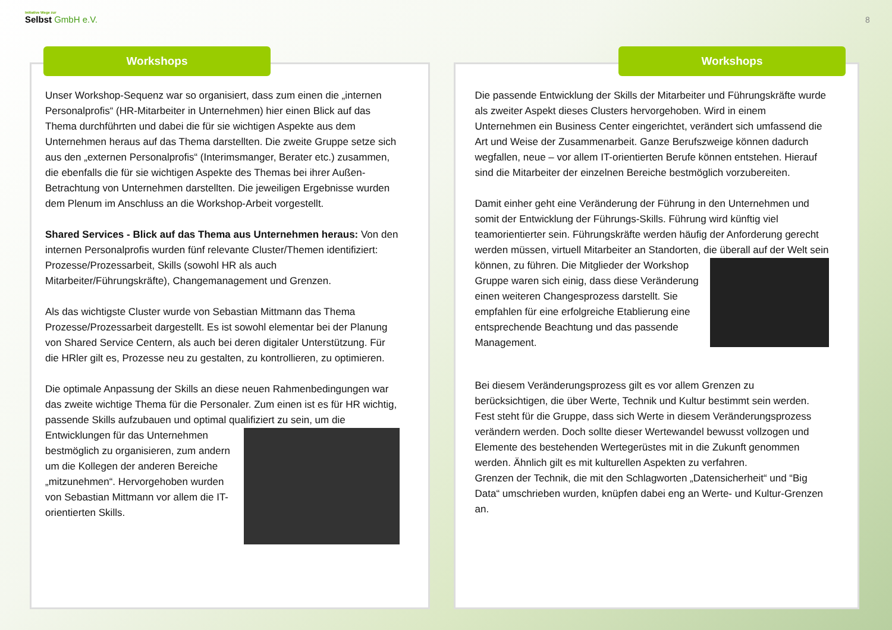Initiative Wege zur
Selbst GmbH e.V.
8
Workshops
Unser Workshop-Sequenz war so organisiert, dass zum einen die „internen Personalprofis“ (HR-Mitarbeiter in Unternehmen) hier einen Blick auf das Thema durchführten und dabei die für sie wichtigen Aspekte aus dem Unternehmen heraus auf das Thema darstellten. Die zweite Gruppe setze sich aus den „externen Personalprofis“ (Interimsmanger, Berater etc.) zusammen, die ebenfalls die für sie wichtigen Aspekte des Themas bei ihrer Außen-Betrachtung von Unternehmen darstellten. Die jeweiligen Ergebnisse wurden dem Plenum im Anschluss an die Workshop-Arbeit vorgestellt.
Shared Services - Blick auf das Thema aus Unternehmen heraus: Von den internen Personalprofis wurden fünf relevante Cluster/Themen identifiziert: Prozesse/Prozessarbeit, Skills (sowohl HR als auch Mitarbeiter/Führungskräfte), Changemanagement und Grenzen.
Als das wichtigste Cluster wurde von Sebastian Mittmann das Thema Prozesse/Prozessarbeit dargestellt. Es ist sowohl elementar bei der Planung von Shared Service Centern, als auch bei deren digitaler Unterstützung. Für die HRler gilt es, Prozesse neu zu gestalten, zu kontrollieren, zu optimieren.
Die optimale Anpassung der Skills an diese neuen Rahmenbedingungen war das zweite wichtige Thema für die Personaler. Zum einen ist es für HR wichtig, passende Skills aufzubauen und optimal qualifiziert zu sein, um die Entwicklungen für das Unternehmen bestmöglich zu organisieren, zum andern um die Kollegen der anderen Bereiche „mitzunehmen“. Hervorgehoben wurden von Sebastian Mittmann vor allem die IT-orientierten Skills.
Workshops
Die passende Entwicklung der Skills der Mitarbeiter und Führungskräfte wurde als zweiter Aspekt dieses Clusters hervorgehoben. Wird in einem Unternehmen ein Business Center eingerichtet, verändert sich umfassend die Art und Weise der Zusammenarbeit. Ganze Berufszweige können dadurch wegfallen, neue – vor allem IT-orientierten Berufe können entstehen. Hierauf sind die Mitarbeiter der einzelnen Bereiche bestmöglich vorzubereiten.
Damit einher geht eine Veränderung der Führung in den Unternehmen und somit der Entwicklung der Führungs-Skills. Führung wird künftig viel teamorientierter sein. Führungskräfte werden häufig der Anforderung gerecht werden müssen, virtuell Mitarbeiter an Standorten, die überall auf der Welt sein können, zu führen. Die Mitglieder der Workshop Gruppe waren sich einig, dass diese Veränderung einen weiteren Changesprozess darstellt. Sie empfahlen für eine erfolgreiche Etablierung eine entsprechende Beachtung und das passende Management.
Bei diesem Veränderungsprozess gilt es vor allem Grenzen zu berücksichtigen, die über Werte, Technik und Kultur bestimmt sein werden. Fest steht für die Gruppe, dass sich Werte in diesem Veränderungsprozess verändern werden. Doch sollte dieser Wertewandel bewusst vollzogen und Elemente des bestehenden Wertegerüstes mit in die Zukunft genommen werden. Ähnlich gilt es mit kulturellen Aspekten zu verfahren.
Grenzen der Technik, die mit den Schlagworten „Datensicherheit“ und “Big Data“ umschrieben wurden, knüpfen dabei eng an Werte- und Kultur-Grenzen an.